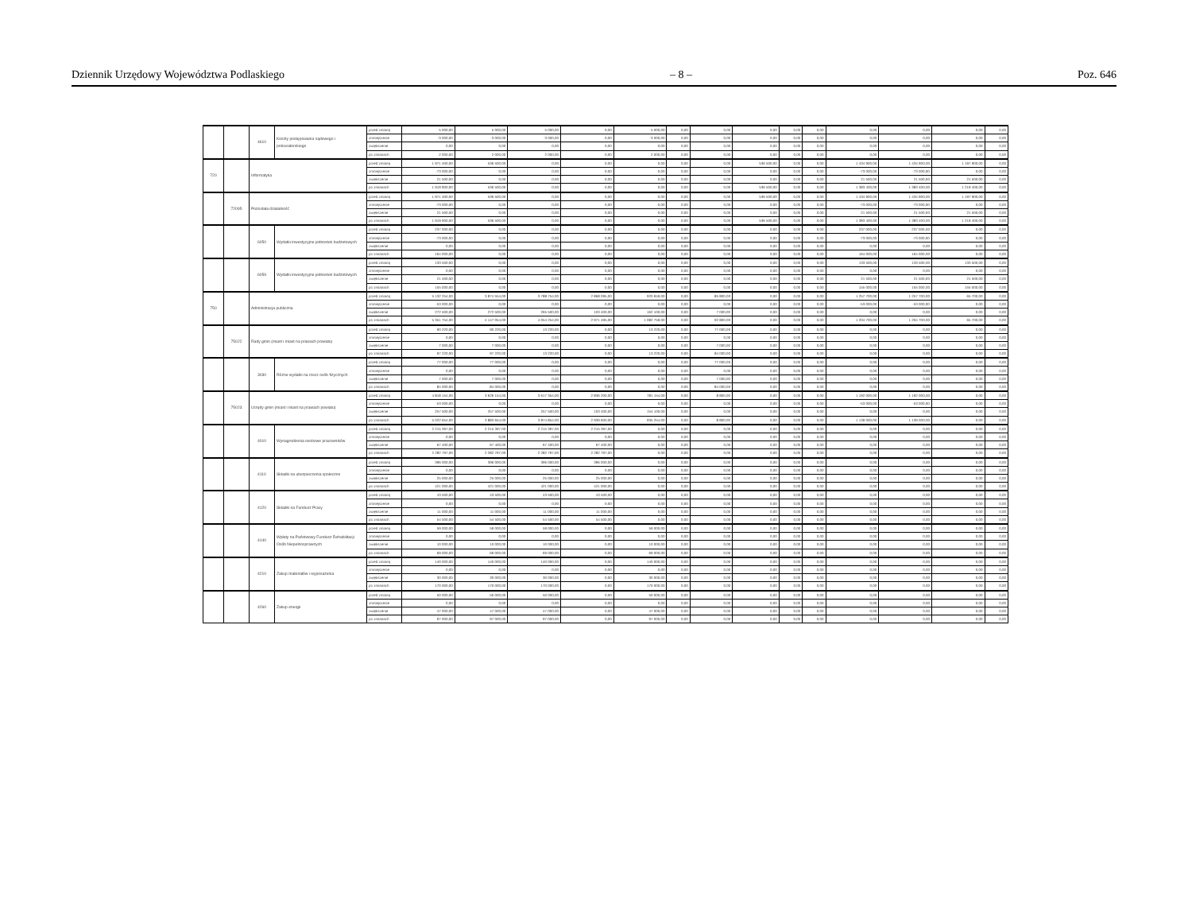Dziennik Urzędowy Województwa Podlaskiego – 8 – Poz. 646
| | | 4610 | Koszty postępowania sądowego i prokuratorskiego | przed zmianą | 5 000,00 | 5 000,00 | 5 000,00 | 0,00 | 5 000,00 | 0,00 | 0,00 | 0,00 | 0,00 | 0,00 | 0,00 | 0,00 | 0,00 | 0,00 |
| | | | | zmniejszenie | -3 000,00 | -3 000,00 | -3 000,00 | 0,00 | -3 000,00 | 0,00 | 0,00 | 0,00 | 0,00 | 0,00 | 0,00 | 0,00 | 0,00 | 0,00 |
| | | | | zwiększenie | 0,00 | 0,00 | 0,00 | 0,00 | 0,00 | 0,00 | 0,00 | 0,00 | 0,00 | 0,00 | 0,00 | 0,00 | 0,00 | 0,00 |
| | | | | po zmianach | 2 000,00 | 2 000,00 | 2 000,00 | 0,00 | 2 000,00 | 0,00 | 0,00 | 0,00 | 0,00 | 0,00 | 0,00 | 0,00 | 0,00 | 0,00 |
| 720 | | Informatyka | | przed zmianą | 1 971 400,00 | 536 500,00 | 0,00 | 0,00 | 0,00 | 0,00 | 0,00 | 536 500,00 | 0,00 | 0,00 | 1 434 900,00 | 1 434 900,00 | 1 197 900,00 | 0,00 |
| | | | | zmniejszenie | -73 000,00 | 0,00 | 0,00 | 0,00 | 0,00 | 0,00 | 0,00 | 0,00 | 0,00 | 0,00 | -73 000,00 | -73 000,00 | 0,00 | 0,00 |
| | | | | zwiększenie | 21 500,00 | 0,00 | 0,00 | 0,00 | 0,00 | 0,00 | 0,00 | 0,00 | 0,00 | 0,00 | 21 500,00 | 21 500,00 | 21 500,00 | 0,00 |
| | | | | po zmianach | 1 919 900,00 | 536 500,00 | 0,00 | 0,00 | 0,00 | 0,00 | 0,00 | 536 500,00 | 0,00 | 0,00 | 1 383 400,00 | 1 383 400,00 | 1 219 400,00 | 0,00 |
| | 72095 | Pozostała działalność | | przed zmianą | 1 971 400,00 | 536 500,00 | 0,00 | 0,00 | 0,00 | 0,00 | 0,00 | 536 500,00 | 0,00 | 0,00 | 1 434 900,00 | 1 434 900,00 | 1 197 900,00 | 0,00 |
| | | | | zmniejszenie | -73 000,00 | 0,00 | 0,00 | 0,00 | 0,00 | 0,00 | 0,00 | 0,00 | 0,00 | 0,00 | -73 000,00 | -73 000,00 | 0,00 | 0,00 |
| | | | | zwiększenie | 21 500,00 | 0,00 | 0,00 | 0,00 | 0,00 | 0,00 | 0,00 | 0,00 | 0,00 | 0,00 | 21 500,00 | 21 500,00 | 21 500,00 | 0,00 |
| | | | | po zmianach | 1 919 900,00 | 536 500,00 | 0,00 | 0,00 | 0,00 | 0,00 | 0,00 | 536 500,00 | 0,00 | 0,00 | 1 383 400,00 | 1 383 400,00 | 1 219 400,00 | 0,00 |
| | | 6050 | Wydatki inwestycyjne jednostek budżetowych | przed zmianą | 237 000,00 | 0,00 | 0,00 | 0,00 | 0,00 | 0,00 | 0,00 | 0,00 | 0,00 | 0,00 | 237 000,00 | 237 000,00 | 0,00 | 0,00 |
| | | | | zmniejszenie | -73 000,00 | 0,00 | 0,00 | 0,00 | 0,00 | 0,00 | 0,00 | 0,00 | 0,00 | 0,00 | -73 000,00 | -73 000,00 | 0,00 | 0,00 |
| | | | | zwiększenie | 0,00 | 0,00 | 0,00 | 0,00 | 0,00 | 0,00 | 0,00 | 0,00 | 0,00 | 0,00 | 0,00 | 0,00 | 0,00 | 0,00 |
| | | | | po zmianach | 164 000,00 | 0,00 | 0,00 | 0,00 | 0,00 | 0,00 | 0,00 | 0,00 | 0,00 | 0,00 | 164 000,00 | 164 000,00 | 0,00 | 0,00 |
| | | 6059 | Wydatki inwestycyjne jednostek budżetowych | przed zmianą | 133 500,00 | 0,00 | 0,00 | 0,00 | 0,00 | 0,00 | 0,00 | 0,00 | 0,00 | 0,00 | 133 500,00 | 133 500,00 | 133 500,00 | 0,00 |
| | | | | zmniejszenie | 0,00 | 0,00 | 0,00 | 0,00 | 0,00 | 0,00 | 0,00 | 0,00 | 0,00 | 0,00 | 0,00 | 0,00 | 0,00 | 0,00 |
| | | | | zwiększenie | 21 500,00 | 0,00 | 0,00 | 0,00 | 0,00 | 0,00 | 0,00 | 0,00 | 0,00 | 0,00 | 21 500,00 | 21 500,00 | 21 500,00 | 0,00 |
| | | | | po zmianach | 155 000,00 | 0,00 | 0,00 | 0,00 | 0,00 | 0,00 | 0,00 | 0,00 | 0,00 | 0,00 | 155 000,00 | 155 000,00 | 155 000,00 | 0,00 |
| 750 | | Administracja publiczna | | przed zmianą | 5 132 254,00 | 3 874 554,00 | 3 788 754,00 | 2 868 095,00 | 920 659,00 | 0,00 | 85 800,00 | 0,00 | 0,00 | 0,00 | 1 257 700,00 | 1 257 700,00 | 65 700,00 | 0,00 |
| | | | | zmniejszenie | -53 000,00 | 0,00 | 0,00 | 0,00 | 0,00 | 0,00 | 0,00 | 0,00 | 0,00 | 0,00 | -53 000,00 | -53 000,00 | 0,00 | 0,00 |
| | | | | zwiększenie | 272 500,00 | 272 500,00 | 265 500,00 | 103 400,00 | 162 100,00 | 0,00 | 7 000,00 | 0,00 | 0,00 | 0,00 | 0,00 | 0,00 | 0,00 | 0,00 |
| | | | | po zmianach | 5 351 754,00 | 4 147 054,00 | 4 054 254,00 | 2 971 495,00 | 1 082 759,00 | 0,00 | 92 800,00 | 0,00 | 0,00 | 0,00 | 1 204 700,00 | 1 204 700,00 | 65 700,00 | 0,00 |
| | 75022 | Rady gmin (miast i miast na prawach powiatu) | | przed zmianą | 90 220,00 | 90 220,00 | 13 220,00 | 0,00 | 13 220,00 | 0,00 | 77 000,00 | 0,00 | 0,00 | 0,00 | 0,00 | 0,00 | 0,00 | 0,00 |
| | | | | zmniejszenie | 0,00 | 0,00 | 0,00 | 0,00 | 0,00 | 0,00 | 0,00 | 0,00 | 0,00 | 0,00 | 0,00 | 0,00 | 0,00 | 0,00 |
| | | | | zwiększenie | 7 000,00 | 7 000,00 | 0,00 | 0,00 | 0,00 | 0,00 | 7 000,00 | 0,00 | 0,00 | 0,00 | 0,00 | 0,00 | 0,00 | 0,00 |
| | | | | po zmianach | 97 220,00 | 97 220,00 | 13 220,00 | 0,00 | 13 220,00 | 0,00 | 84 000,00 | 0,00 | 0,00 | 0,00 | 0,00 | 0,00 | 0,00 | 0,00 |
| | | 3030 | Różne wydatki na rzecz osób fizycznych | przed zmianą | 77 000,00 | 77 000,00 | 0,00 | 0,00 | 0,00 | 0,00 | 77 000,00 | 0,00 | 0,00 | 0,00 | 0,00 | 0,00 | 0,00 | 0,00 |
| | | | | zmniejszenie | 0,00 | 0,00 | 0,00 | 0,00 | 0,00 | 0,00 | 0,00 | 0,00 | 0,00 | 0,00 | 0,00 | 0,00 | 0,00 | 0,00 |
| | | | | zwiększenie | 7 000,00 | 7 000,00 | 0,00 | 0,00 | 0,00 | 0,00 | 7 000,00 | 0,00 | 0,00 | 0,00 | 0,00 | 0,00 | 0,00 | 0,00 |
| | | | | po zmianach | 84 000,00 | 84 000,00 | 0,00 | 0,00 | 0,00 | 0,00 | 84 000,00 | 0,00 | 0,00 | 0,00 | 0,00 | 0,00 | 0,00 | 0,00 |
| | 75023 | Urzędy gmin (miast i miast na prawach powiatu) | | przed zmianą | 4 818 154,00 | 3 626 154,00 | 3 617 354,00 | 2 836 200,00 | 781 154,00 | 0,00 | 8 800,00 | 0,00 | 0,00 | 0,00 | 1 192 000,00 | 1 192 000,00 | 0,00 | 0,00 |
| | | | | zmniejszenie | -53 000,00 | 0,00 | 0,00 | 0,00 | 0,00 | 0,00 | 0,00 | 0,00 | 0,00 | 0,00 | -53 000,00 | -53 000,00 | 0,00 | 0,00 |
| | | | | zwiększenie | 257 500,00 | 257 500,00 | 257 500,00 | 103 400,00 | 154 100,00 | 0,00 | 0,00 | 0,00 | 0,00 | 0,00 | 0,00 | 0,00 | 0,00 | 0,00 |
| | | | | po zmianach | 5 022 654,00 | 3 883 654,00 | 3 874 854,00 | 2 939 600,00 | 935 254,00 | 0,00 | 8 800,00 | 0,00 | 0,00 | 0,00 | 1 139 000,00 | 1 139 000,00 | 0,00 | 0,00 |
| | | 4010 | Wynagrodzenia osobowe pracowników | przed zmianą | 2 215 397,00 | 2 215 397,00 | 2 215 397,00 | 2 215 397,00 | 0,00 | 0,00 | 0,00 | 0,00 | 0,00 | 0,00 | 0,00 | 0,00 | 0,00 | 0,00 |
| | | | | zmniejszenie | 0,00 | 0,00 | 0,00 | 0,00 | 0,00 | 0,00 | 0,00 | 0,00 | 0,00 | 0,00 | 0,00 | 0,00 | 0,00 | 0,00 |
| | | | | zwiększenie | 67 400,00 | 67 400,00 | 67 400,00 | 67 400,00 | 0,00 | 0,00 | 0,00 | 0,00 | 0,00 | 0,00 | 0,00 | 0,00 | 0,00 | 0,00 |
| | | | | po zmianach | 2 282 797,00 | 2 282 797,00 | 2 282 797,00 | 2 282 797,00 | 0,00 | 0,00 | 0,00 | 0,00 | 0,00 | 0,00 | 0,00 | 0,00 | 0,00 | 0,00 |
| | | 4110 | Składki na ubezpieczenia społeczne | przed zmianą | 396 000,00 | 396 000,00 | 396 000,00 | 396 000,00 | 0,00 | 0,00 | 0,00 | 0,00 | 0,00 | 0,00 | 0,00 | 0,00 | 0,00 | 0,00 |
| | | | | zmniejszenie | 0,00 | 0,00 | 0,00 | 0,00 | 0,00 | 0,00 | 0,00 | 0,00 | 0,00 | 0,00 | 0,00 | 0,00 | 0,00 | 0,00 |
| | | | | zwiększenie | 25 000,00 | 25 000,00 | 25 000,00 | 25 000,00 | 0,00 | 0,00 | 0,00 | 0,00 | 0,00 | 0,00 | 0,00 | 0,00 | 0,00 | 0,00 |
| | | | | po zmianach | 421 000,00 | 421 000,00 | 421 000,00 | 421 000,00 | 0,00 | 0,00 | 0,00 | 0,00 | 0,00 | 0,00 | 0,00 | 0,00 | 0,00 | 0,00 |
| | | 4120 | Składki na Fundusz Pracy | przed zmianą | 43 500,00 | 43 500,00 | 43 500,00 | 43 500,00 | 0,00 | 0,00 | 0,00 | 0,00 | 0,00 | 0,00 | 0,00 | 0,00 | 0,00 | 0,00 |
| | | | | zmniejszenie | 0,00 | 0,00 | 0,00 | 0,00 | 0,00 | 0,00 | 0,00 | 0,00 | 0,00 | 0,00 | 0,00 | 0,00 | 0,00 | 0,00 |
| | | | | zwiększenie | 11 000,00 | 11 000,00 | 11 000,00 | 11 000,00 | 0,00 | 0,00 | 0,00 | 0,00 | 0,00 | 0,00 | 0,00 | 0,00 | 0,00 | 0,00 |
| | | | | po zmianach | 54 500,00 | 54 500,00 | 54 500,00 | 54 500,00 | 0,00 | 0,00 | 0,00 | 0,00 | 0,00 | 0,00 | 0,00 | 0,00 | 0,00 | 0,00 |
| | | 4140 | Wpłaty na Państwowy Fundusz Rehabilitacji Osób Niepełnosprawnych | przed zmianą | 59 000,00 | 59 000,00 | 59 000,00 | 0,00 | 59 000,00 | 0,00 | 0,00 | 0,00 | 0,00 | 0,00 | 0,00 | 0,00 | 0,00 | 0,00 |
| | | | | zmniejszenie | 0,00 | 0,00 | 0,00 | 0,00 | 0,00 | 0,00 | 0,00 | 0,00 | 0,00 | 0,00 | 0,00 | 0,00 | 0,00 | 0,00 |
| | | | | zwiększenie | 10 000,00 | 10 000,00 | 10 000,00 | 0,00 | 10 000,00 | 0,00 | 0,00 | 0,00 | 0,00 | 0,00 | 0,00 | 0,00 | 0,00 | 0,00 |
| | | | | po zmianach | 69 000,00 | 69 000,00 | 69 000,00 | 0,00 | 69 000,00 | 0,00 | 0,00 | 0,00 | 0,00 | 0,00 | 0,00 | 0,00 | 0,00 | 0,00 |
| | | 4210 | Zakup materiałów i wyposażenia | przed zmianą | 140 000,00 | 140 000,00 | 140 000,00 | 0,00 | 140 000,00 | 0,00 | 0,00 | 0,00 | 0,00 | 0,00 | 0,00 | 0,00 | 0,00 | 0,00 |
| | | | | zmniejszenie | 0,00 | 0,00 | 0,00 | 0,00 | 0,00 | 0,00 | 0,00 | 0,00 | 0,00 | 0,00 | 0,00 | 0,00 | 0,00 | 0,00 |
| | | | | zwiększenie | 30 000,00 | 30 000,00 | 30 000,00 | 0,00 | 30 000,00 | 0,00 | 0,00 | 0,00 | 0,00 | 0,00 | 0,00 | 0,00 | 0,00 | 0,00 |
| | | | | po zmianach | 170 000,00 | 170 000,00 | 170 000,00 | 0,00 | 170 000,00 | 0,00 | 0,00 | 0,00 | 0,00 | 0,00 | 0,00 | 0,00 | 0,00 | 0,00 |
| | | 4260 | Zakup energii | przed zmianą | 50 000,00 | 50 000,00 | 50 000,00 | 0,00 | 50 000,00 | 0,00 | 0,00 | 0,00 | 0,00 | 0,00 | 0,00 | 0,00 | 0,00 | 0,00 |
| | | | | zmniejszenie | 0,00 | 0,00 | 0,00 | 0,00 | 0,00 | 0,00 | 0,00 | 0,00 | 0,00 | 0,00 | 0,00 | 0,00 | 0,00 | 0,00 |
| | | | | zwiększenie | 47 000,00 | 47 000,00 | 47 000,00 | 0,00 | 47 000,00 | 0,00 | 0,00 | 0,00 | 0,00 | 0,00 | 0,00 | 0,00 | 0,00 | 0,00 |
| | | | | po zmianach | 97 000,00 | 97 000,00 | 97 000,00 | 0,00 | 97 000,00 | 0,00 | 0,00 | 0,00 | 0,00 | 0,00 | 0,00 | 0,00 | 0,00 | 0,00 |